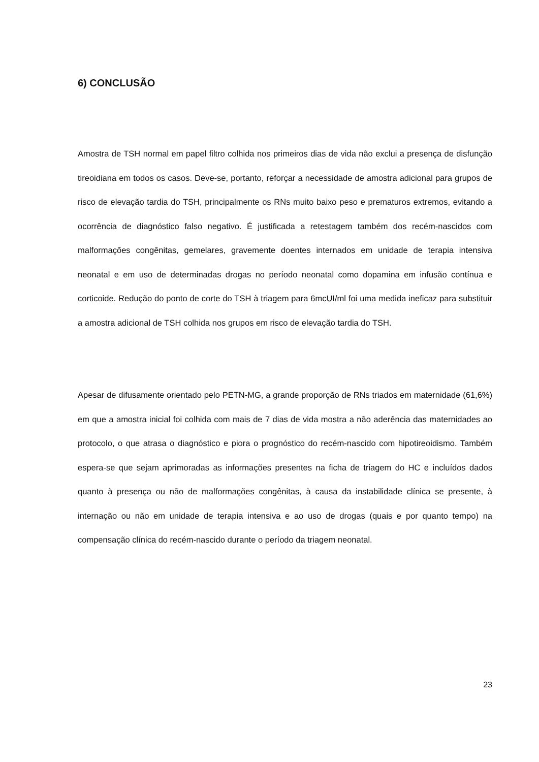6) CONCLUSÃO
Amostra de TSH normal em papel filtro colhida nos primeiros dias de vida não exclui a presença de disfunção tireoidiana em todos os casos. Deve-se, portanto, reforçar a necessidade de amostra adicional para grupos de risco de elevação tardia do TSH, principalmente os RNs muito baixo peso e prematuros extremos, evitando a ocorrência de diagnóstico falso negativo. É justificada a retestagem também dos recém-nascidos com malformações congênitas, gemelares, gravemente doentes internados em unidade de terapia intensiva neonatal e em uso de determinadas drogas no período neonatal como dopamina em infusão contínua e corticoide. Redução do ponto de corte do TSH à triagem para 6mcUI/ml foi uma medida ineficaz para substituir a amostra adicional de TSH colhida nos grupos em risco de elevação tardia do TSH.
Apesar de difusamente orientado pelo PETN-MG, a grande proporção de RNs triados em maternidade (61,6%) em que a amostra inicial foi colhida com mais de 7 dias de vida mostra a não aderência das maternidades ao protocolo, o que atrasa o diagnóstico e piora o prognóstico do recém-nascido com hipotireoidismo. Também espera-se que sejam aprimoradas as informações presentes na ficha de triagem do HC e incluídos dados quanto à presença ou não de malformações congênitas, à causa da instabilidade clínica se presente, à internação ou não em unidade de terapia intensiva e ao uso de drogas (quais e por quanto tempo) na compensação clínica do recém-nascido durante o período da triagem neonatal.
23